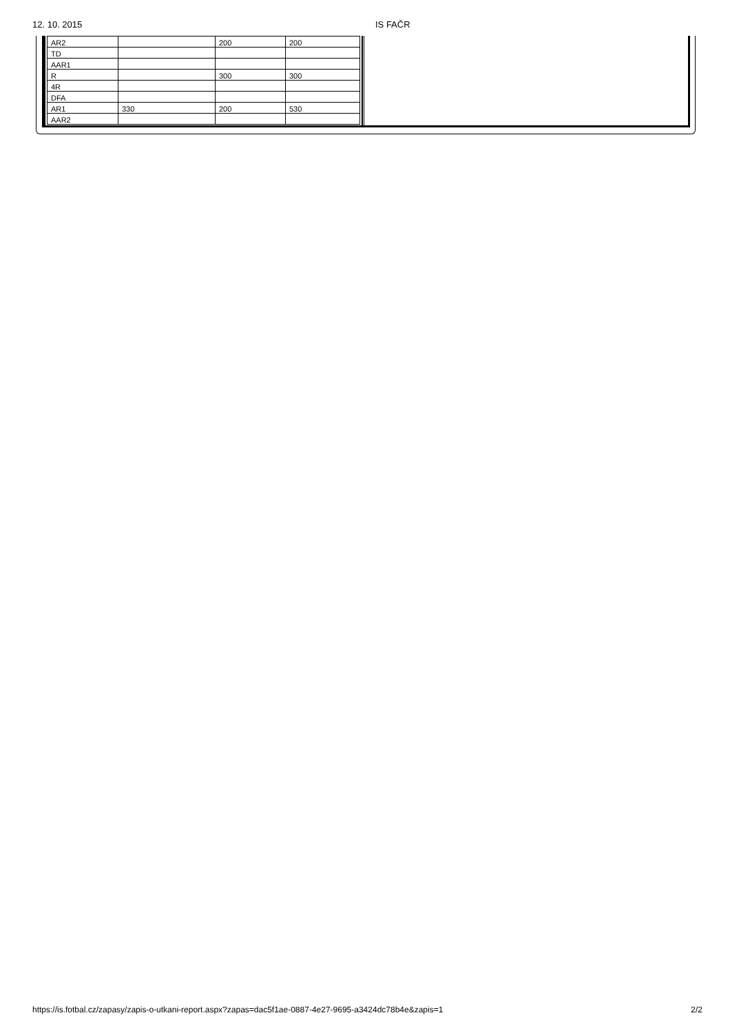12. 10. 2015 IS FAČR
| AR2 | | 200 | 200 |
| TD | | | |
| AAR1 | | | |
| R | | 300 | 300 |
| 4R | | | |
| DFA | | | |
| AR1 | 330 | 200 | 530 |
| AAR2 | | | |
https://is.fotbal.cz/zapasy/zapis-o-utkani-report.aspx?zapas=dac5f1ae-0887-4e27-9695-a3424dc78b4e&zapis=1 2/2